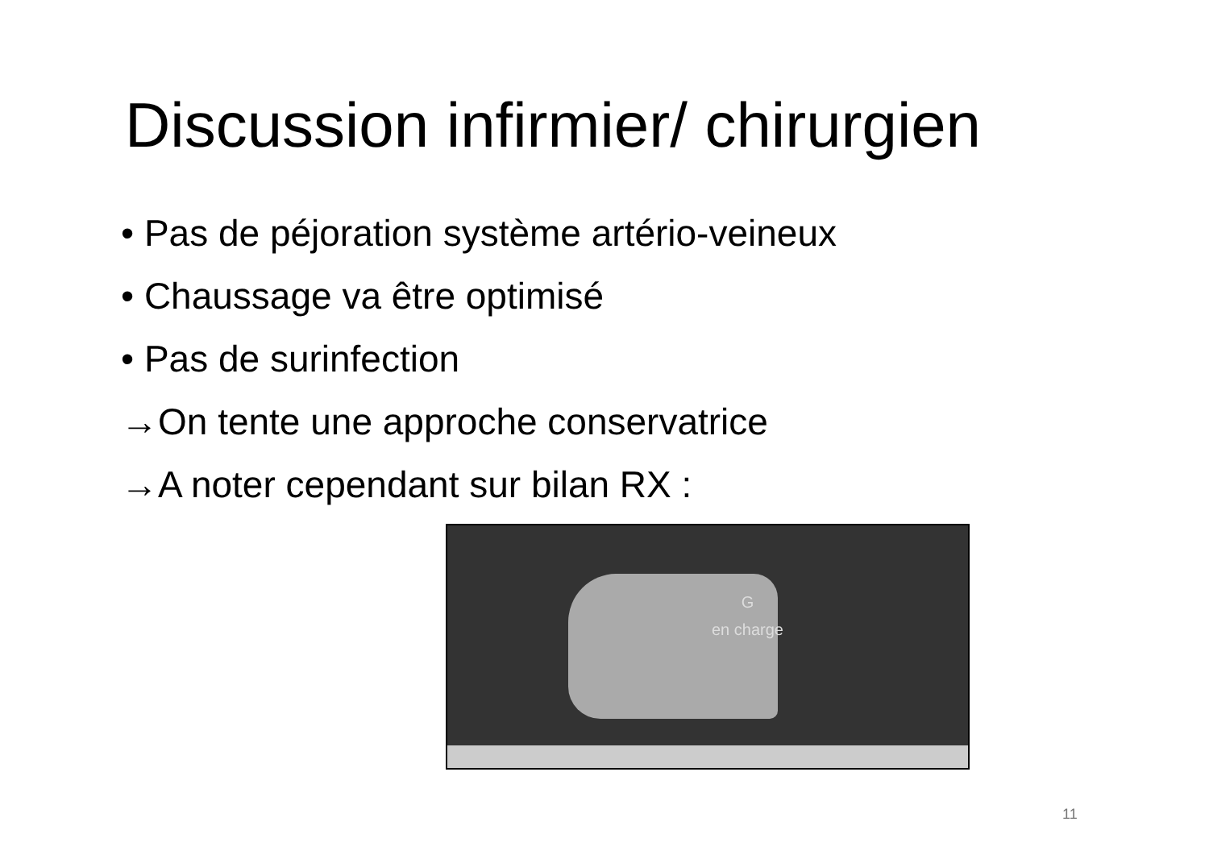Discussion infirmier/ chirurgien
• Pas de péjoration système artério-veineux
• Chaussage va être optimisé
• Pas de surinfection
→On tente une approche conservatrice
→A noter cependant sur bilan RX :
G
en charge
11